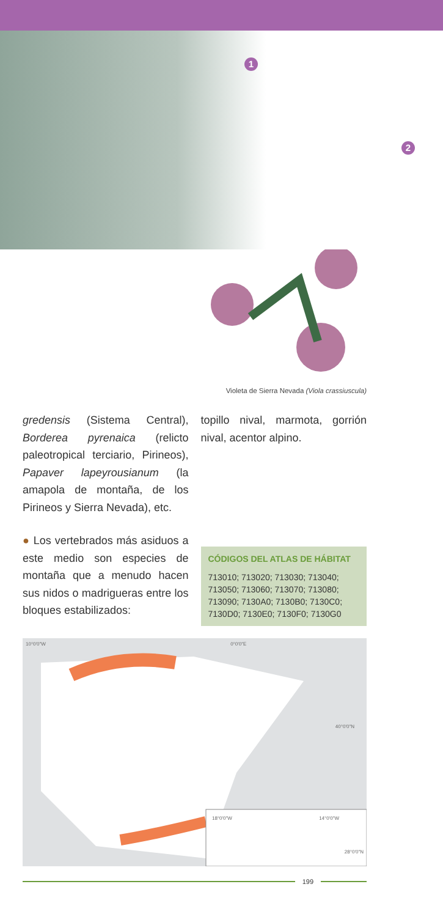1
2
Violeta de Sierra Nevada (Viola crassiuscula)
gredensis (Sistema Central), Borderea pyrenaica (relicto paleotropical terciario, Pirineos), Papaver lapeyrousianum (la amapola de montaña, de los Pirineos y Sierra Nevada), etc.
● Los vertebrados más asiduos a este medio son especies de montaña que a menudo hacen sus nidos o madrigueras entre los bloques estabilizados:
topillo nival, marmota, gorrión nival, acentor alpino.
CÓDIGOS DEL ATLAS DE HÁBITAT
713010; 713020; 713030; 713040; 713050; 713060; 713070; 713080; 713090; 7130A0; 7130B0; 7130C0; 7130D0; 7130E0; 7130F0; 7130G0
10°0'0"W 0°0'0"E
40°0'0"N
18°0'0"W 14°0'0"W
28°0'0"N
199